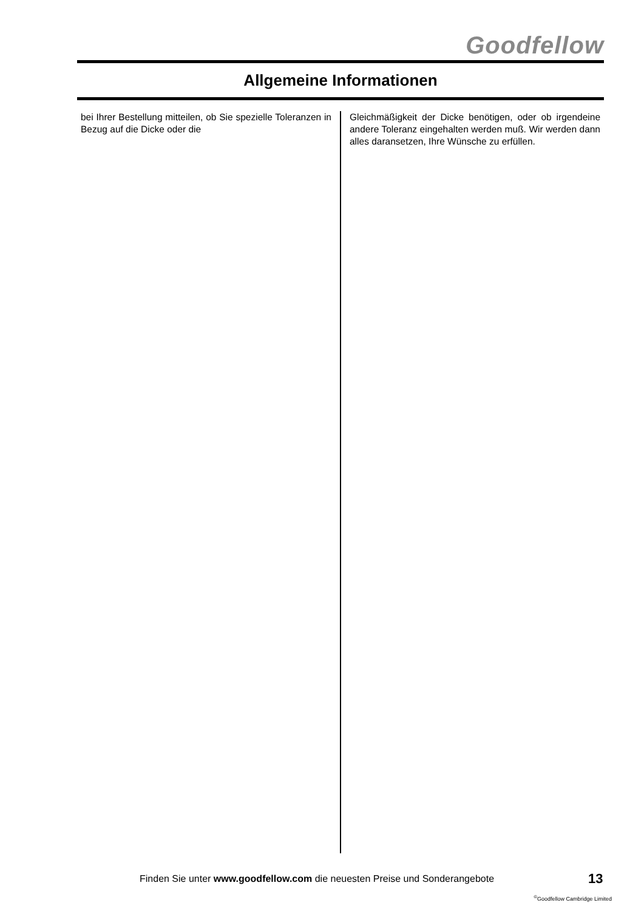Goodfellow
Allgemeine Informationen
bei Ihrer Bestellung mitteilen, ob Sie spezielle Toleranzen in Bezug auf die Dicke oder die
Gleichmäßigkeit der Dicke benötigen, oder ob irgendeine andere Toleranz eingehalten werden muß. Wir werden dann alles daransetzen, Ihre Wünsche zu erfüllen.
Finden Sie unter www.goodfellow.com die neuesten Preise und Sonderangebote
13
<sup>©</sup>Goodfellow Cambridge Limited